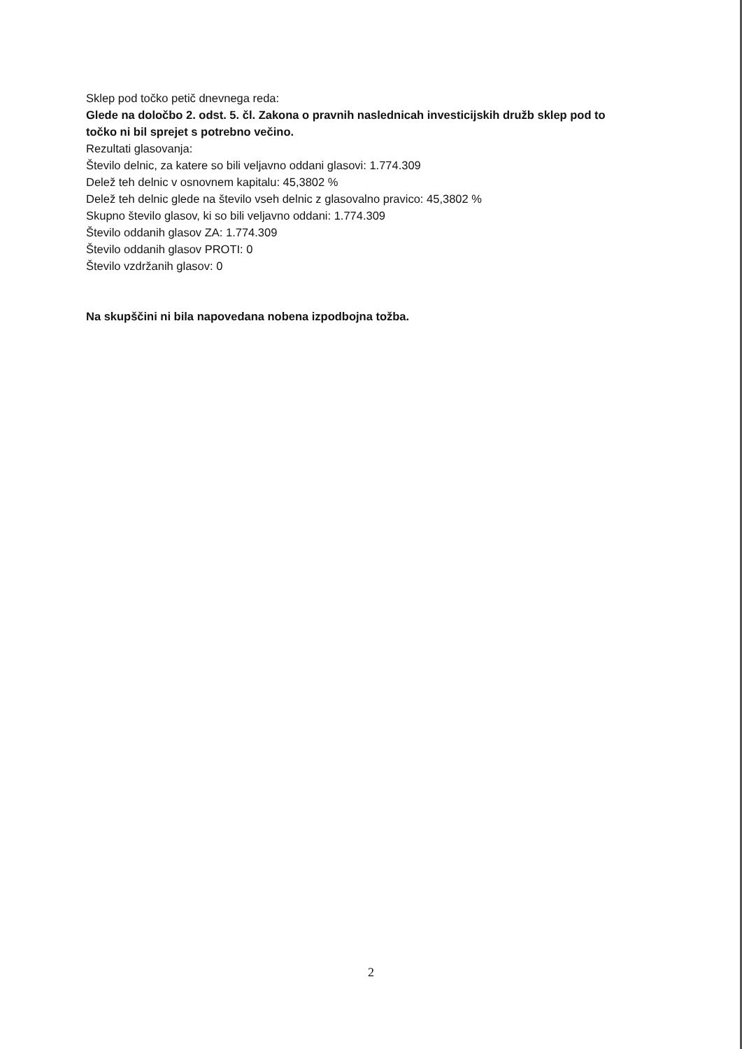Sklep pod točko petič dnevnega reda:
Glede na določbo 2. odst. 5. čl. Zakona o pravnih naslednicah investicijskih družb sklep pod to točko ni bil sprejet s potrebno večino.
Rezultati glasovanja:
Število delnic, za katere so bili veljavno oddani glasovi: 1.774.309
Delež teh delnic v osnovnem kapitalu: 45,3802 %
Delež teh delnic glede na število vseh delnic z glasovalno pravico: 45,3802 %
Skupno število glasov, ki so bili veljavno oddani: 1.774.309
Število oddanih glasov ZA: 1.774.309
Število oddanih glasov PROTI: 0
Število vzdržanih glasov: 0
Na skupščini ni bila napovedana nobena izpodbojna tožba.
2